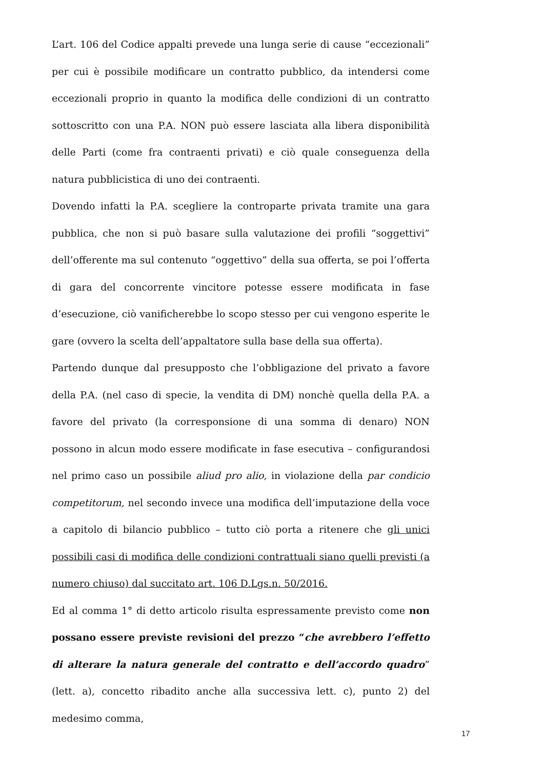L’art. 106 del Codice appalti prevede una lunga serie di cause “eccezionali” per cui è possibile modificare un contratto pubblico, da intendersi come eccezionali proprio in quanto la modifica delle condizioni di un contratto sottoscritto con una P.A. NON può essere lasciata alla libera disponibilità delle Parti (come fra contraenti privati) e ciò quale conseguenza della natura pubblicistica di uno dei contraenti.
Dovendo infatti la P.A. scegliere la controparte privata tramite una gara pubblica, che non si può basare sulla valutazione dei profili “soggettivi” dell’offerente ma sul contenuto “oggettivo” della sua offerta, se poi l’offerta di gara del concorrente vincitore potesse essere modificata in fase d’esecuzione, ciò vanificherebbe lo scopo stesso per cui vengono esperite le gare (ovvero la scelta dell’appaltatore sulla base della sua offerta).
Partendo dunque dal presupposto che l’obbligazione del privato a favore della P.A. (nel caso di specie, la vendita di DM) nonchè quella della P.A. a favore del privato (la corresponsione di una somma di denaro) NON possono in alcun modo essere modificate in fase esecutiva – configurandosi nel primo caso un possibile aliud pro alio, in violazione della par condicio competitorum, nel secondo invece una modifica dell’imputazione della voce a capitolo di bilancio pubblico – tutto ciò porta a ritenere che gli unici possibili casi di modifica delle condizioni contrattuali siano quelli previsti (a numero chiuso) dal succitato art. 106 D.Lgs.n. 50/2016.
Ed al comma 1° di detto articolo risulta espressamente previsto come non possano essere previste revisioni del prezzo “che avrebbero l’effetto di alterare la natura generale del contratto e dell’accordo quadro” (lett. a), concetto ribadito anche alla successiva lett. c), punto 2) del medesimo comma,
17